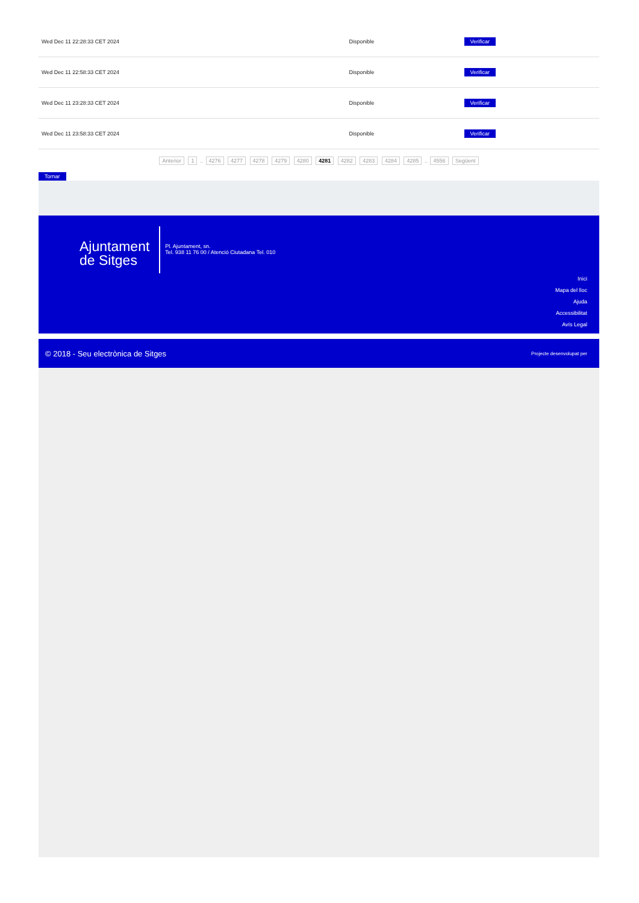| Wed Dec 11 22:28:33 CET 2024 | Disponible | Verificar |
| Wed Dec 11 22:58:33 CET 2024 | Disponible | Verificar |
| Wed Dec 11 23:28:33 CET 2024 | Disponible | Verificar |
| Wed Dec 11 23:58:33 CET 2024 | Disponible | Verificar |
Anterior 1 .. 4276 4277 4278 4279 4280 4281 4282 4283 4284 4285 .. 4556 Següent
Tornar
Ajuntament
de Sitges
Pl. Ajuntament, sn.
Tel. 938 11 76 00 / Atenció Ciutadana Tel. 010
Inici
Mapa del lloc
Ajuda
Accessibilitat
Avís Legal
© 2018 - Seu electrònica de Sitges Projecte desenvolupat per